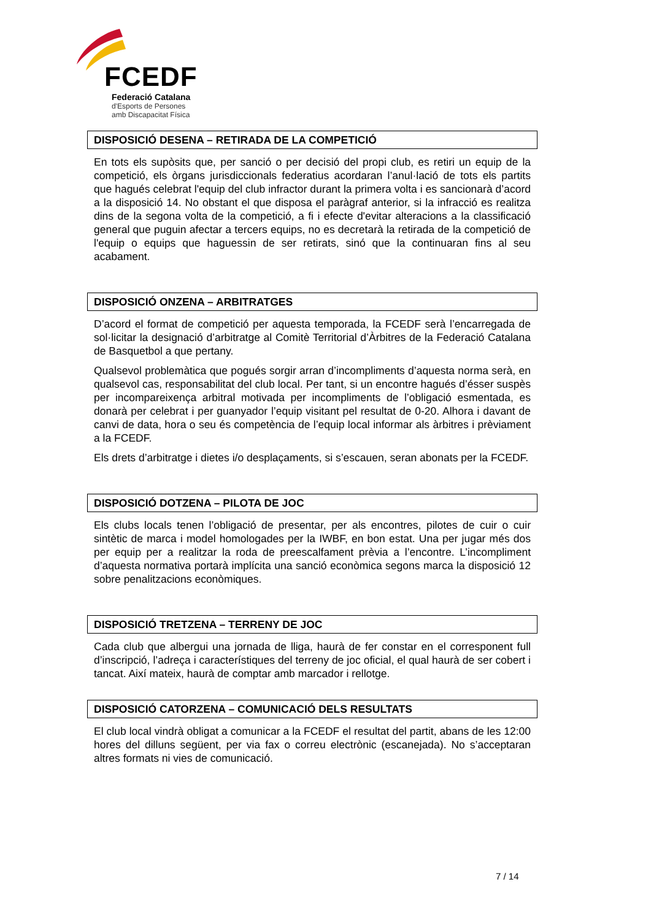FCEDF
Federació Catalana
d'Esports de Persones
amb Discapacitat Física
DISPOSICIÓ DESENA – RETIRADA DE LA COMPETICIÓ
En tots els supòsits que, per sanció o per decisió del propi club, es retiri un equip de la competició, els òrgans jurisdiccionals federatius acordaran l’anul·lació de tots els partits que hagués celebrat l'equip del club infractor durant la primera volta i es sancionarà d’acord a la disposició 14. No obstant el que disposa el paràgraf anterior, si la infracció es realitza dins de la segona volta de la competició, a fi i efecte d'evitar alteracions a la classificació general que puguin afectar a tercers equips, no es decretarà la retirada de la competició de l'equip o equips que haguessin de ser retirats, sinó que la continuaran fins al seu acabament.
DISPOSICIÓ ONZENA – ARBITRATGES
D’acord el format de competició per aquesta temporada, la FCEDF serà l’encarregada de sol·licitar la designació d’arbitratge al Comitè Territorial d’Àrbitres de la Federació Catalana de Basquetbol a que pertany.
Qualsevol problemàtica que pogués sorgir arran d’incompliments d’aquesta norma serà, en qualsevol cas, responsabilitat del club local. Per tant, si un encontre hagués d’ésser suspès per incompareixença arbitral motivada per incompliments de l’obligació esmentada, es donarà per celebrat i per guanyador l’equip visitant pel resultat de 0-20. Alhora i davant de canvi de data, hora o seu és competència de l’equip local informar als àrbitres i prèviament a la FCEDF.
Els drets d’arbitratge i dietes i/o desplaçaments, si s’escauen, seran abonats per la FCEDF.
DISPOSICIÓ DOTZENA – PILOTA DE JOC
Els clubs locals tenen l’obligació de presentar, per als encontres, pilotes de cuir o cuir sintètic de marca i model homologades per la IWBF, en bon estat. Una per jugar més dos per equip per a realitzar la roda de preescalfament prèvia a l’encontre. L’incompliment d’aquesta normativa portarà implícita una sanció econòmica segons marca la disposició 12 sobre penalitzacions econòmiques.
DISPOSICIÓ TRETZENA – TERRENY DE JOC
Cada club que albergui una jornada de lliga, haurà de fer constar en el corresponent full d’inscripció, l’adreça i característiques del terreny de joc oficial, el qual haurà de ser cobert i tancat. Així mateix, haurà de comptar amb marcador i rellotge.
DISPOSICIÓ CATORZENA – COMUNICACIÓ DELS RESULTATS
El club local vindrà obligat a comunicar a la FCEDF el resultat del partit, abans de les 12:00 hores del dilluns següent, per via fax o correu electrònic (escanejada). No s’acceptaran altres formats ni vies de comunicació.
7 / 14